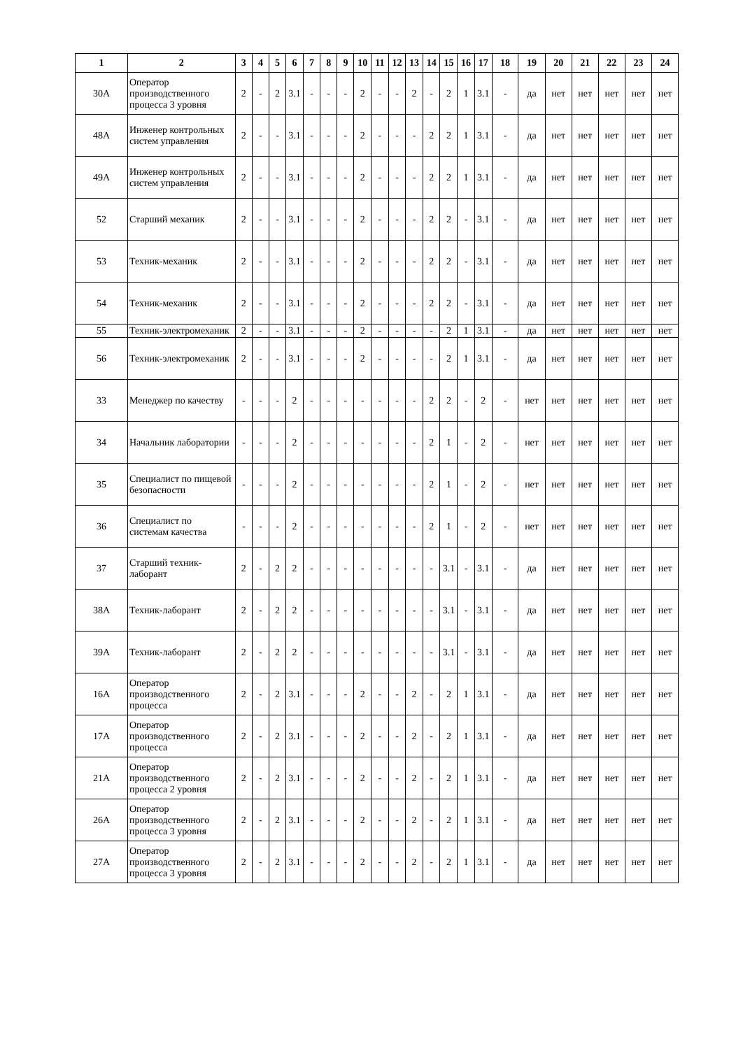| 1 | 2 | 3 | 4 | 5 | 6 | 7 | 8 | 9 | 10 | 11 | 12 | 13 | 14 | 15 | 16 | 17 | 18 | 19 | 20 | 21 | 22 | 23 | 24 |
| --- | --- | --- | --- | --- | --- | --- | --- | --- | --- | --- | --- | --- | --- | --- | --- | --- | --- | --- | --- | --- | --- | --- | --- |
| 30А | Оператор производственного процесса 3 уровня | 2 | - | 2 | 3.1 | - | - | - | 2 | - | - | 2 | - | 2 | 1 | 3.1 | - | да | нет | нет | нет | нет | нет |
| 48А | Инженер контрольных систем управления | 2 | - | - | 3.1 | - | - | - | 2 | - | - | - | 2 | 2 | 1 | 3.1 | - | да | нет | нет | нет | нет | нет |
| 49А | Инженер контрольных систем управления | 2 | - | - | 3.1 | - | - | - | 2 | - | - | - | 2 | 2 | 1 | 3.1 | - | да | нет | нет | нет | нет | нет |
| 52 | Старший механик | 2 | - | - | 3.1 | - | - | - | 2 | - | - | - | 2 | 2 | - | 3.1 | - | да | нет | нет | нет | нет | нет |
| 53 | Техник-механик | 2 | - | - | 3.1 | - | - | - | 2 | - | - | - | 2 | 2 | - | 3.1 | - | да | нет | нет | нет | нет | нет |
| 54 | Техник-механик | 2 | - | - | 3.1 | - | - | - | 2 | - | - | - | 2 | 2 | - | 3.1 | - | да | нет | нет | нет | нет | нет |
| 55 | Техник-электромеханик | 2 | - | - | 3.1 | - | - | - | 2 | - | - | - | - | 2 | 1 | 3.1 | - | да | нет | нет | нет | нет | нет |
| 56 | Техник-электромеханик | 2 | - | - | 3.1 | - | - | - | 2 | - | - | - | - | 2 | 1 | 3.1 | - | да | нет | нет | нет | нет | нет |
| 33 | Менеджер по качеству | - | - | - | 2 | - | - | - | - | - | - | - | 2 | 2 | - | 2 | - | нет | нет | нет | нет | нет | нет |
| 34 | Начальник лаборатории | - | - | - | 2 | - | - | - | - | - | - | - | 2 | 1 | - | 2 | - | нет | нет | нет | нет | нет | нет |
| 35 | Специалист по пищевой безопасности | - | - | - | 2 | - | - | - | - | - | - | - | 2 | 1 | - | 2 | - | нет | нет | нет | нет | нет | нет |
| 36 | Специалист по системам качества | - | - | - | 2 | - | - | - | - | - | - | - | 2 | 1 | - | 2 | - | нет | нет | нет | нет | нет | нет |
| 37 | Старший техник-лаборант | 2 | - | 2 | 2 | - | - | - | - | - | - | - | - | 3.1 | - | 3.1 | - | да | нет | нет | нет | нет | нет |
| 38А | Техник-лаборант | 2 | - | 2 | 2 | - | - | - | - | - | - | - | - | 3.1 | - | 3.1 | - | да | нет | нет | нет | нет | нет |
| 39А | Техник-лаборант | 2 | - | 2 | 2 | - | - | - | - | - | - | - | - | 3.1 | - | 3.1 | - | да | нет | нет | нет | нет | нет |
| 16А | Оператор производственного процесса | 2 | - | 2 | 3.1 | - | - | - | 2 | - | - | 2 | - | 2 | 1 | 3.1 | - | да | нет | нет | нет | нет | нет |
| 17А | Оператор производственного процесса | 2 | - | 2 | 3.1 | - | - | - | 2 | - | - | 2 | - | 2 | 1 | 3.1 | - | да | нет | нет | нет | нет | нет |
| 21А | Оператор производственного процесса 2 уровня | 2 | - | 2 | 3.1 | - | - | - | 2 | - | - | 2 | - | 2 | 1 | 3.1 | - | да | нет | нет | нет | нет | нет |
| 26А | Оператор производственного процесса 3 уровня | 2 | - | 2 | 3.1 | - | - | - | 2 | - | - | 2 | - | 2 | 1 | 3.1 | - | да | нет | нет | нет | нет | нет |
| 27А | Оператор производственного процесса 3 уровня | 2 | - | 2 | 3.1 | - | - | - | 2 | - | - | 2 | - | 2 | 1 | 3.1 | - | да | нет | нет | нет | нет | нет |